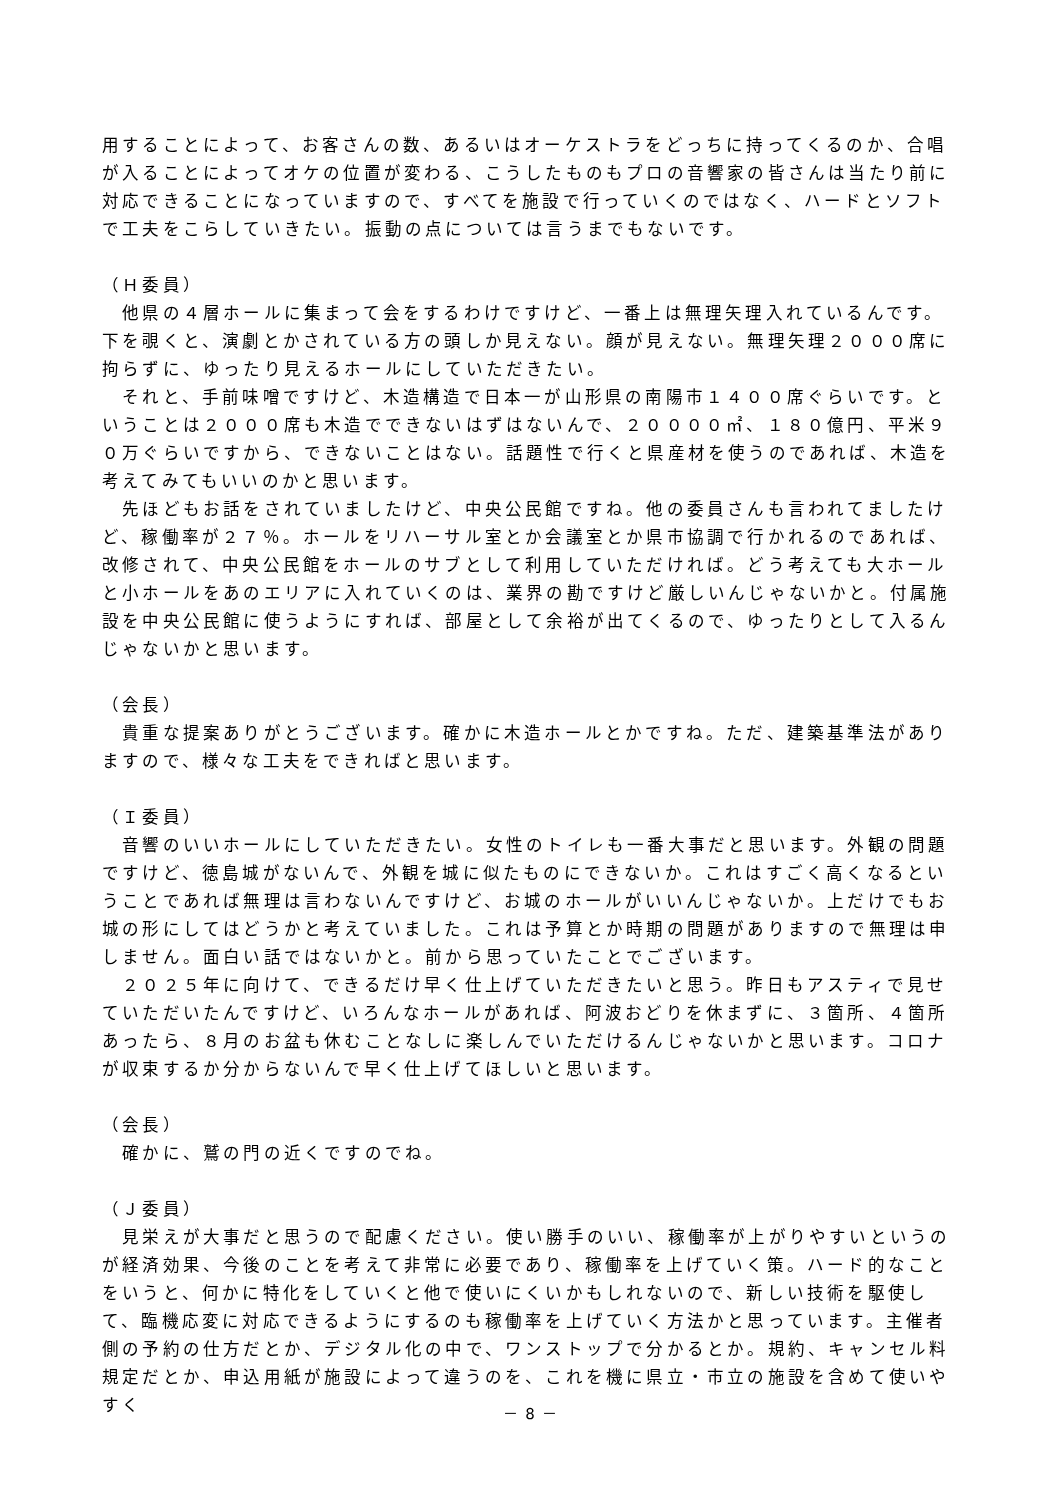用することによって、お客さんの数、あるいはオーケストラをどっちに持ってくるのか、合唱が入ることによってオケの位置が変わる、こうしたものもプロの音響家の皆さんは当たり前に対応できることになっていますので、すべてを施設で行っていくのではなく、ハードとソフトで工夫をこらしていきたい。振動の点については言うまでもないです。
（Ｈ委員）
　他県の４層ホールに集まって会をするわけですけど、一番上は無理矢理入れているんです。下を覗くと、演劇とかされている方の頭しか見えない。顔が見えない。無理矢理２０００席に拘らずに、ゆったり見えるホールにしていただきたい。
　それと、手前味噌ですけど、木造構造で日本一が山形県の南陽市１４００席ぐらいです。ということは２０００席も木造でできないはずはないんで、２００００㎡、１８０億円、平米９０万ぐらいですから、できないことはない。話題性で行くと県産材を使うのであれば、木造を考えてみてもいいのかと思います。
　先ほどもお話をされていましたけど、中央公民館ですね。他の委員さんも言われてましたけど、稼働率が２７％。ホールをリハーサル室とか会議室とか県市協調で行かれるのであれば、改修されて、中央公民館をホールのサブとして利用していただければ。どう考えても大ホールと小ホールをあのエリアに入れていくのは、業界の勘ですけど厳しいんじゃないかと。付属施設を中央公民館に使うようにすれば、部屋として余裕が出てくるので、ゆったりとして入るんじゃないかと思います。
（会長）
　貴重な提案ありがとうございます。確かに木造ホールとかですね。ただ、建築基準法がありますので、様々な工夫をできればと思います。
（Ｉ委員）
　音響のいいホールにしていただきたい。女性のトイレも一番大事だと思います。外観の問題ですけど、徳島城がないんで、外観を城に似たものにできないか。これはすごく高くなるということであれば無理は言わないんですけど、お城のホールがいいんじゃないか。上だけでもお城の形にしてはどうかと考えていました。これは予算とか時期の問題がありますので無理は申しません。面白い話ではないかと。前から思っていたことでございます。
　２０２５年に向けて、できるだけ早く仕上げていただきたいと思う。昨日もアスティで見せていただいたんですけど、いろんなホールがあれば、阿波おどりを休まずに、３箇所、４箇所あったら、８月のお盆も休むことなしに楽しんでいただけるんじゃないかと思います。コロナが収束するか分からないんで早く仕上げてほしいと思います。
（会長）
　確かに、鷲の門の近くですのでね。
（Ｊ委員）
　見栄えが大事だと思うので配慮ください。使い勝手のいい、稼働率が上がりやすいというのが経済効果、今後のことを考えて非常に必要であり、稼働率を上げていく策。ハード的なことをいうと、何かに特化をしていくと他で使いにくいかもしれないので、新しい技術を駆使して、臨機応変に対応できるようにするのも稼働率を上げていく方法かと思っています。主催者側の予約の仕方だとか、デジタル化の中で、ワンストップで分かるとか。規約、キャンセル料規定だとか、申込用紙が施設によって違うのを、これを機に県立・市立の施設を含めて使いやすく
－ 8 －